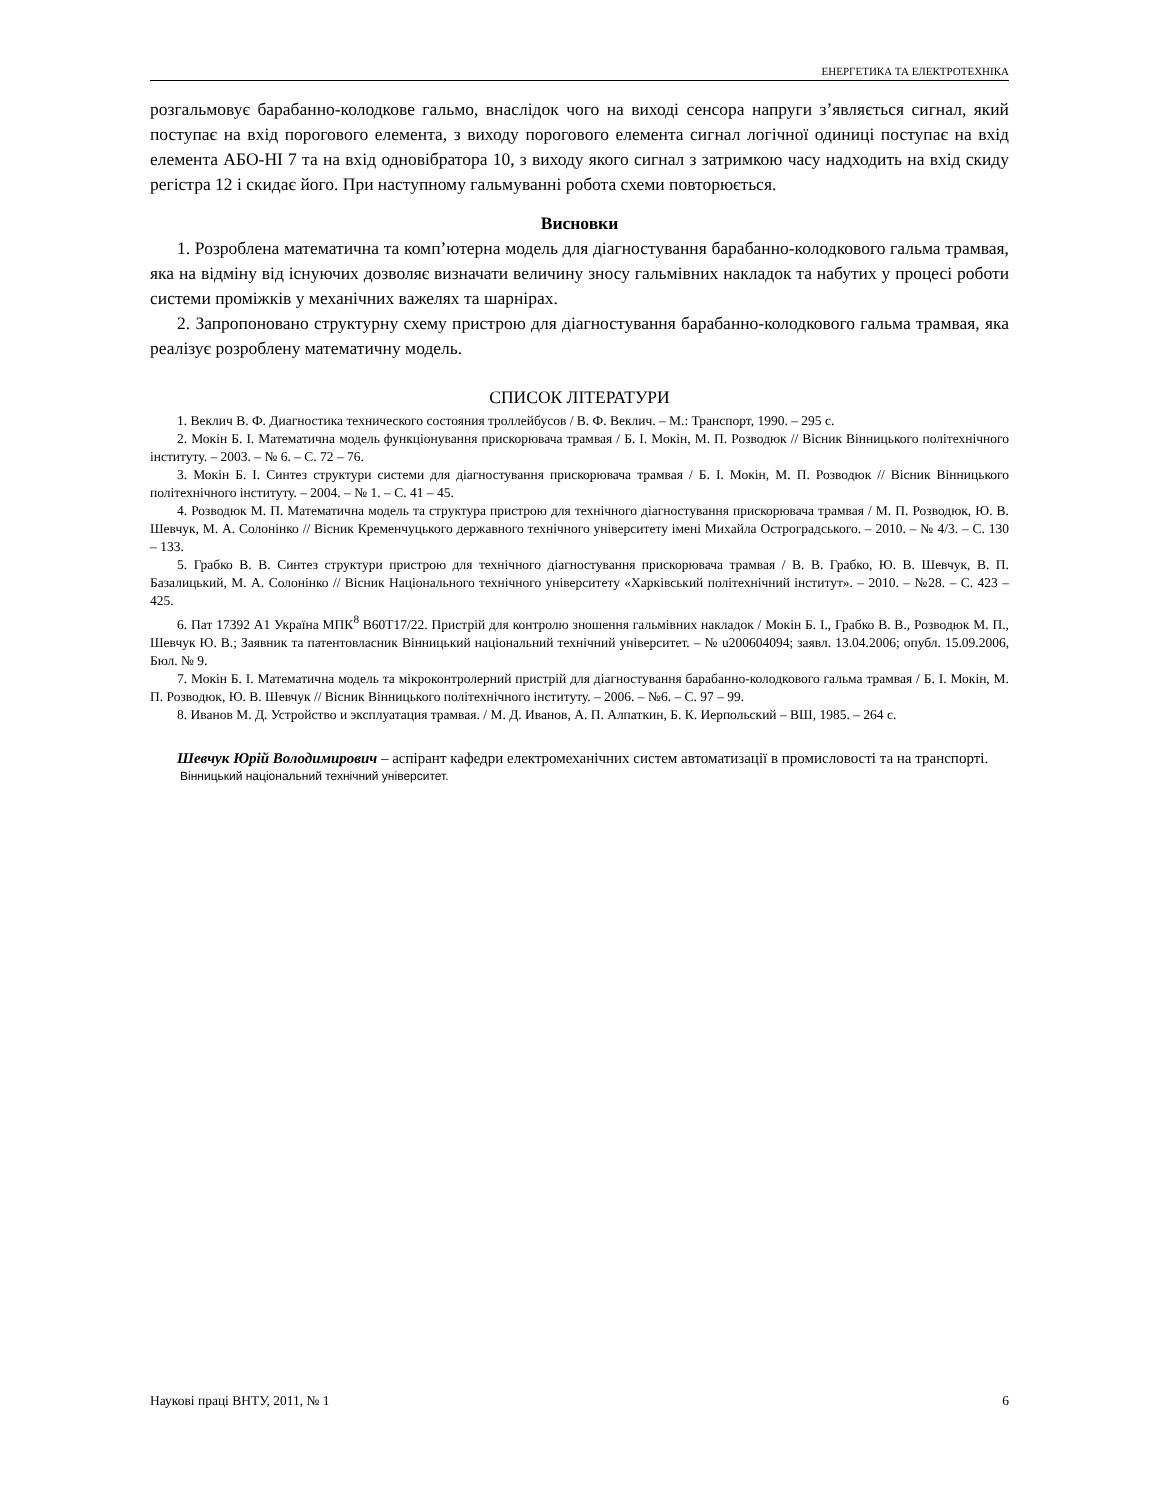ЕНЕРГЕТИКА ТА ЕЛЕКТРОТЕХНІКА
розгальмовує барабанно-колодкове гальмо, внаслідок чого на виході сенсора напруги з’являється сигнал, який поступає на вхід порогового елемента, з виходу порогового елемента сигнал логічної одиниці поступає на вхід елемента АБО-НІ 7 та на вхід одновібратора 10, з виходу якого сигнал з затримкою часу надходить на вхід скиду регістра 12 і скидає його. При наступному гальмуванні робота схеми повторюється.
Висновки
1. Розроблена математична та комп’ютерна модель для діагностування барабанно-колодкового гальма трамвая, яка на відміну від існуючих дозволяє визначати величину зносу гальмівних накладок та набутих у процесі роботи системи проміжків у механічних важелях та шарнірах.
2. Запропоновано структурну схему пристрою для діагностування барабанно-колодкового гальма трамвая, яка реалізує розроблену математичну модель.
СПИСОК ЛІТЕРАТУРИ
1. Веклич В. Ф. Диагностика технического состояния троллейбусов / В. Ф. Веклич. – М.: Транспорт, 1990. – 295 с.
2. Мокін Б. І. Математична модель функціонування прискорювача трамвая / Б. І. Мокін, М. П. Розводюк // Вісник Вінницького політехнічного інституту. – 2003. – № 6. – С. 72 – 76.
3. Мокін Б. І. Синтез структури системи для діагностування прискорювача трамвая / Б. І. Мокін, М. П. Розводюк // Вісник Вінницького політехнічного інституту. – 2004. – № 1. – С. 41 – 45.
4. Розводюк М. П. Математична модель та структура пристрою для технічного діагностування прискорювача трамвая / М. П. Розводюк, Ю. В. Шевчук, М. А. Солонінко // Вісник Кременчуцького державного технічного університету імені Михайла Остроградського. – 2010. – № 4/3. – С. 130 – 133.
5. Грабко В. В. Синтез структури пристрою для технічного діагностування прискорювача трамвая / В. В. Грабко, Ю. В. Шевчук, В. П. Базалицький, М. А. Солонінко // Вісник Національного технічного університету «Харківський політехнічний інститут». – 2010. – №28. – С. 423 – 425.
6. Пат 17392 А1 Україна МПК<sup>8</sup> В60Т17/22. Пристрій для контролю зношення гальмівних накладок / Мокін Б. І., Грабко В. В., Розводюк М. П., Шевчук Ю. В.; Заявник та патентовласник Вінницький національний технічний університет. – № u200604094; заявл. 13.04.2006; опубл. 15.09.2006, Бюл. № 9.
7. Мокін Б. І. Математична модель та мікроконтролерний пристрій для діагностування барабанно-колодкового гальма трамвая / Б. І. Мокін, М. П. Розводюк, Ю. В. Шевчук // Вісник Вінницького політехнічного інституту. – 2006. – №6. – С. 97 – 99.
8. Иванов М. Д. Устройство и эксплуатация трамвая. / М. Д. Иванов, А. П. Алпаткин, Б. К. Иерпольский – ВШ, 1985. – 264 с.
Шевчук Юрій Володимирович – аспірант кафедри електромеханічних систем автоматизації в промисловості та на транспорті.
Вінницький національний технічний університет.
Наукові праці ВНТУ, 2011, № 1 6